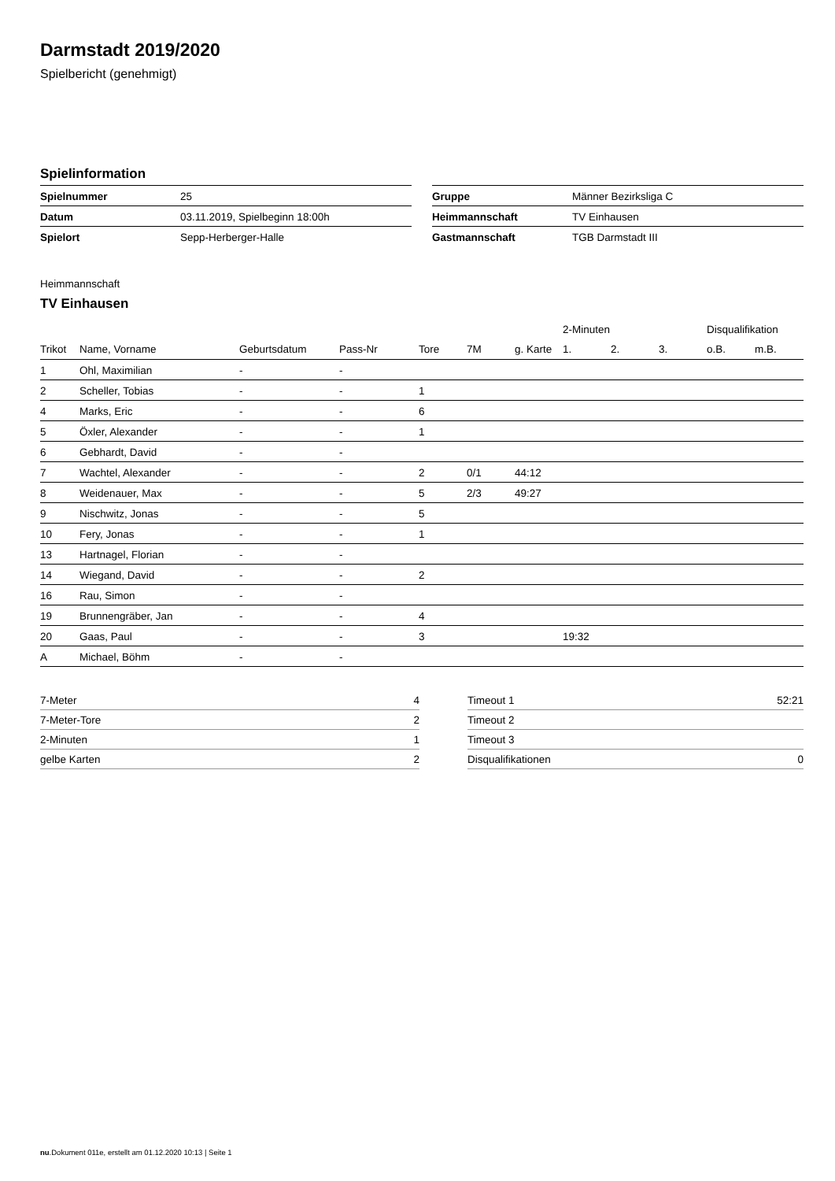Darmstadt 2019/2020
Spielbericht (genehmigt)
Spielinformation
| Spielnummer | 25 |
| Datum | 03.11.2019, Spielbeginn 18:00h |
| Spielort | Sepp-Herberger-Halle |
| Gruppe | Männer Bezirksliga C |
| Heimmannschaft | TV Einhausen |
| Gastmannschaft | TGB Darmstadt III |
Heimmannschaft
TV Einhausen
| | | | | | | | 2-Minuten | | | Disqualifikation | |
| --- | --- | --- | --- | --- | --- | --- | --- | --- | --- | --- | --- |
| Trikot | Name, Vorname | Geburtsdatum | Pass-Nr | Tore | 7M | g. Karte | 1. | 2. | 3. | o.B. | m.B. |
| 1 | Ohl, Maximilian | - | - | | | | | | | | |
| 2 | Scheller, Tobias | - | - | 1 | | | | | | | |
| 4 | Marks, Eric | - | - | 6 | | | | | | | |
| 5 | Öxler, Alexander | - | - | 1 | | | | | | | |
| 6 | Gebhardt, David | - | - | | | | | | | | |
| 7 | Wachtel, Alexander | - | - | 2 | 0/1 | 44:12 | | | | | |
| 8 | Weidenauer, Max | - | - | 5 | 2/3 | 49:27 | | | | | |
| 9 | Nischwitz, Jonas | - | - | 5 | | | | | | | |
| 10 | Fery, Jonas | - | - | 1 | | | | | | | |
| 13 | Hartnagel, Florian | - | - | | | | | | | | |
| 14 | Wiegand, David | - | - | 2 | | | | | | | |
| 16 | Rau, Simon | - | - | | | | | | | | |
| 19 | Brunnengräber, Jan | - | - | 4 | | | | | | | |
| 20 | Gaas, Paul | - | - | 3 | | | 19:32 | | | | |
| A | Michael, Böhm | - | - | | | | | | | | |
| 7-Meter | 4 |
| 7-Meter-Tore | 2 |
| 2-Minuten | 1 |
| gelbe Karten | 2 |
| Timeout 1 | 52:21 |
| Timeout 2 | |
| Timeout 3 | |
| Disqualifikationen | 0 |
nu.Dokument 011e, erstellt am 01.12.2020 10:13 | Seite 1